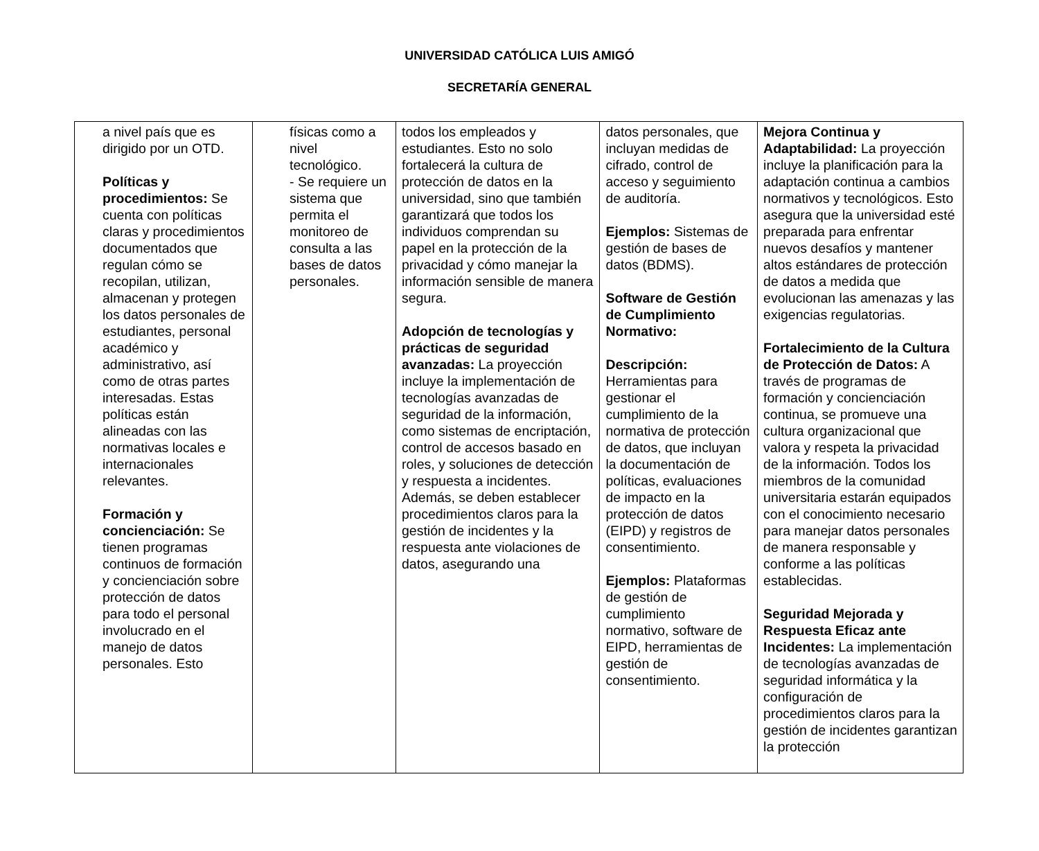UNIVERSIDAD CATÓLICA LUIS AMIGÓ
SECRETARÍA GENERAL
| a nivel país que es dirigido por un OTD. Políticas y procedimientos: Se cuenta con políticas claras y procedimientos documentados que regulan cómo se recopilan, utilizan, almacenan y protegen los datos personales de estudiantes, personal académico y administrativo, así como de otras partes interesadas. Estas políticas están alineadas con las normativas locales e internacionales relevantes. Formación y concienciación: Se tienen programas continuos de formación y concienciación sobre protección de datos para todo el personal involucrado en el manejo de datos personales. Esto | físicas como a nivel tecnológico. - Se requiere un sistema que permita el monitoreo de consulta a las bases de datos personales. | todos los empleados y estudiantes. Esto no solo fortalecerá la cultura de protección de datos en la universidad, sino que también garantizará que todos los individuos comprendan su papel en la protección de la privacidad y cómo manejar la información sensible de manera segura. Adopción de tecnologías y prácticas de seguridad avanzadas: La proyección incluye la implementación de tecnologías avanzadas de seguridad de la información, como sistemas de encriptación, control de accesos basado en roles, y soluciones de detección y respuesta a incidentes. Además, se deben establecer procedimientos claros para la gestión de incidentes y la respuesta ante violaciones de datos, asegurando una | datos personales, que incluyan medidas de cifrado, control de acceso y seguimiento de auditoría. Ejemplos: Sistemas de gestión de bases de datos (BDMS). Software de Gestión de Cumplimiento Normativo: Descripción: Herramientas para gestionar el cumplimiento de la normativa de protección de datos, que incluyan la documentación de políticas, evaluaciones de impacto en la protección de datos (EIPD) y registros de consentimiento. Ejemplos: Plataformas de gestión de cumplimiento normativo, software de EIPD, herramientas de gestión de consentimiento. | Mejora Continua y Adaptabilidad: La proyección incluye la planificación para la adaptación continua a cambios normativos y tecnológicos. Esto asegura que la universidad esté preparada para enfrentar nuevos desafíos y mantener altos estándares de protección de datos a medida que evolucionan las amenazas y las exigencias regulatorias. Fortalecimiento de la Cultura de Protección de Datos: A través de programas de formación y concienciación continua, se promueve una cultura organizacional que valora y respeta la privacidad de la información. Todos los miembros de la comunidad universitaria estarán equipados con el conocimiento necesario para manejar datos personales de manera responsable y conforme a las políticas establecidas. Seguridad Mejorada y Respuesta Eficaz ante Incidentes: La implementación de tecnologías avanzadas de seguridad informática y la configuración de procedimientos claros para la gestión de incidentes garantizan la protección |